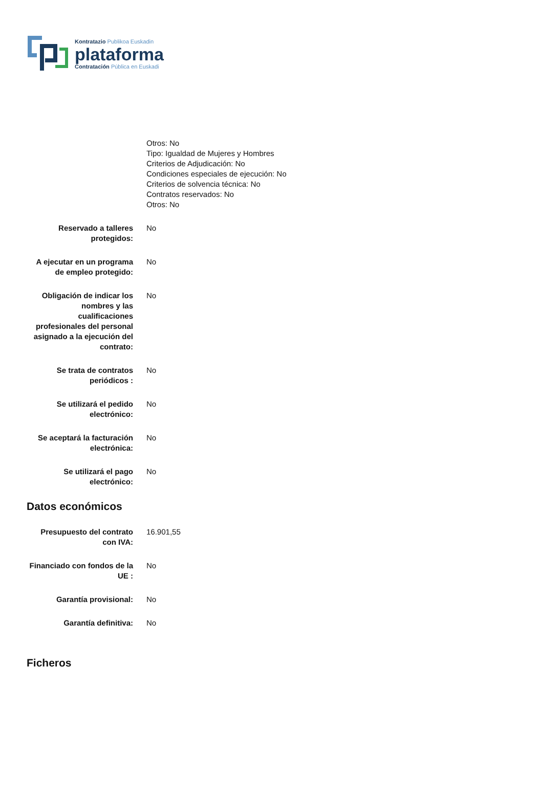Kontratazio Publikoa Euskadin
plataforma
Contratación Pública en Euskadi
| | Otros: No Tipo: Igualdad de Mujeres y Hombres Criterios de Adjudicación: No Condiciones especiales de ejecución: No Criterios de solvencia técnica: No Contratos reservados: No Otros: No |
| Reservado a talleres protegidos: | No |
| A ejecutar en un programa de empleo protegido: | No |
| Obligación de indicar los nombres y las cualificaciones profesionales del personal asignado a la ejecución del contrato: | No |
| Se trata de contratos periódicos : | No |
| Se utilizará el pedido electrónico: | No |
| Se aceptará la facturación electrónica: | No |
| Se utilizará el pago electrónico: | No |
Datos económicos
| Presupuesto del contrato con IVA: | 16.901,55 |
| Financiado con fondos de la UE : | No |
| Garantía provisional: | No |
| Garantía definitiva: | No |
Ficheros